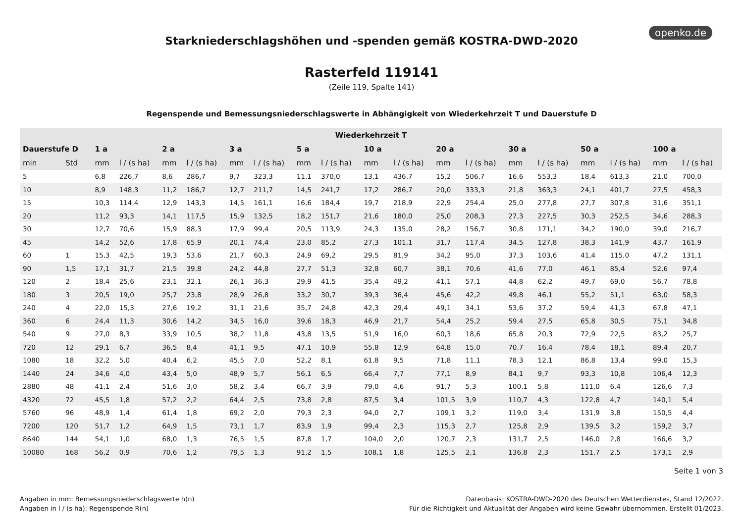openko.de
Starkniederschlagshöhen und -spenden gemäß KOSTRA-DWD-2020
Rasterfeld 119141
(Zeile 119, Spalte 141)
Regenspende und Bemessungsniederschlagswerte in Abhängigkeit von Wiederkehrzeit T und Dauerstufe D
| Wiederkehrzeit T | | | | | | | | | | | | | | | | | | | |
| --- | --- | --- | --- | --- | --- | --- | --- | --- | --- | --- | --- | --- | --- | --- | --- | --- | --- | --- | --- |
| Dauerstufe D | | 1 a | | 2 a | | 3 a | | 5 a | | 10 a | | 20 a | | 30 a | | 50 a | | 100 a | |
| min | Std | mm | l / (s ha) | mm | l / (s ha) | mm | l / (s ha) | mm | l / (s ha) | mm | l / (s ha) | mm | l / (s ha) | mm | l / (s ha) | mm | l / (s ha) | mm | l / (s ha) |
| 5 | | 6,8 | 226,7 | 8,6 | 286,7 | 9,7 | 323,3 | 11,1 | 370,0 | 13,1 | 436,7 | 15,2 | 506,7 | 16,6 | 553,3 | 18,4 | 613,3 | 21,0 | 700,0 |
| 10 | | 8,9 | 148,3 | 11,2 | 186,7 | 12,7 | 211,7 | 14,5 | 241,7 | 17,2 | 286,7 | 20,0 | 333,3 | 21,8 | 363,3 | 24,1 | 401,7 | 27,5 | 458,3 |
| 15 | | 10,3 | 114,4 | 12,9 | 143,3 | 14,5 | 161,1 | 16,6 | 184,4 | 19,7 | 218,9 | 22,9 | 254,4 | 25,0 | 277,8 | 27,7 | 307,8 | 31,6 | 351,1 |
| 20 | | 11,2 | 93,3 | 14,1 | 117,5 | 15,9 | 132,5 | 18,2 | 151,7 | 21,6 | 180,0 | 25,0 | 208,3 | 27,3 | 227,5 | 30,3 | 252,5 | 34,6 | 288,3 |
| 30 | | 12,7 | 70,6 | 15,9 | 88,3 | 17,9 | 99,4 | 20,5 | 113,9 | 24,3 | 135,0 | 28,2 | 156,7 | 30,8 | 171,1 | 34,2 | 190,0 | 39,0 | 216,7 |
| 45 | | 14,2 | 52,6 | 17,8 | 65,9 | 20,1 | 74,4 | 23,0 | 85,2 | 27,3 | 101,1 | 31,7 | 117,4 | 34,5 | 127,8 | 38,3 | 141,9 | 43,7 | 161,9 |
| 60 | 1 | 15,3 | 42,5 | 19,3 | 53,6 | 21,7 | 60,3 | 24,9 | 69,2 | 29,5 | 81,9 | 34,2 | 95,0 | 37,3 | 103,6 | 41,4 | 115,0 | 47,2 | 131,1 |
| 90 | 1,5 | 17,1 | 31,7 | 21,5 | 39,8 | 24,2 | 44,8 | 27,7 | 51,3 | 32,8 | 60,7 | 38,1 | 70,6 | 41,6 | 77,0 | 46,1 | 85,4 | 52,6 | 97,4 |
| 120 | 2 | 18,4 | 25,6 | 23,1 | 32,1 | 26,1 | 36,3 | 29,9 | 41,5 | 35,4 | 49,2 | 41,1 | 57,1 | 44,8 | 62,2 | 49,7 | 69,0 | 56,7 | 78,8 |
| 180 | 3 | 20,5 | 19,0 | 25,7 | 23,8 | 28,9 | 26,8 | 33,2 | 30,7 | 39,3 | 36,4 | 45,6 | 42,2 | 49,8 | 46,1 | 55,2 | 51,1 | 63,0 | 58,3 |
| 240 | 4 | 22,0 | 15,3 | 27,6 | 19,2 | 31,1 | 21,6 | 35,7 | 24,8 | 42,3 | 29,4 | 49,1 | 34,1 | 53,6 | 37,2 | 59,4 | 41,3 | 67,8 | 47,1 |
| 360 | 6 | 24,4 | 11,3 | 30,6 | 14,2 | 34,5 | 16,0 | 39,6 | 18,3 | 46,9 | 21,7 | 54,4 | 25,2 | 59,4 | 27,5 | 65,8 | 30,5 | 75,1 | 34,8 |
| 540 | 9 | 27,0 | 8,3 | 33,9 | 10,5 | 38,2 | 11,8 | 43,8 | 13,5 | 51,9 | 16,0 | 60,3 | 18,6 | 65,8 | 20,3 | 72,9 | 22,5 | 83,2 | 25,7 |
| 720 | 12 | 29,1 | 6,7 | 36,5 | 8,4 | 41,1 | 9,5 | 47,1 | 10,9 | 55,8 | 12,9 | 64,8 | 15,0 | 70,7 | 16,4 | 78,4 | 18,1 | 89,4 | 20,7 |
| 1080 | 18 | 32,2 | 5,0 | 40,4 | 6,2 | 45,5 | 7,0 | 52,2 | 8,1 | 61,8 | 9,5 | 71,8 | 11,1 | 78,3 | 12,1 | 86,8 | 13,4 | 99,0 | 15,3 |
| 1440 | 24 | 34,6 | 4,0 | 43,4 | 5,0 | 48,9 | 5,7 | 56,1 | 6,5 | 66,4 | 7,7 | 77,1 | 8,9 | 84,1 | 9,7 | 93,3 | 10,8 | 106,4 | 12,3 |
| 2880 | 48 | 41,1 | 2,4 | 51,6 | 3,0 | 58,2 | 3,4 | 66,7 | 3,9 | 79,0 | 4,6 | 91,7 | 5,3 | 100,1 | 5,8 | 111,0 | 6,4 | 126,6 | 7,3 |
| 4320 | 72 | 45,5 | 1,8 | 57,2 | 2,2 | 64,4 | 2,5 | 73,8 | 2,8 | 87,5 | 3,4 | 101,5 | 3,9 | 110,7 | 4,3 | 122,8 | 4,7 | 140,1 | 5,4 |
| 5760 | 96 | 48,9 | 1,4 | 61,4 | 1,8 | 69,2 | 2,0 | 79,3 | 2,3 | 94,0 | 2,7 | 109,1 | 3,2 | 119,0 | 3,4 | 131,9 | 3,8 | 150,5 | 4,4 |
| 7200 | 120 | 51,7 | 1,2 | 64,9 | 1,5 | 73,1 | 1,7 | 83,9 | 1,9 | 99,4 | 2,3 | 115,3 | 2,7 | 125,8 | 2,9 | 139,5 | 3,2 | 159,2 | 3,7 |
| 8640 | 144 | 54,1 | 1,0 | 68,0 | 1,3 | 76,5 | 1,5 | 87,8 | 1,7 | 104,0 | 2,0 | 120,7 | 2,3 | 131,7 | 2,5 | 146,0 | 2,8 | 166,6 | 3,2 |
| 10080 | 168 | 56,2 | 0,9 | 70,6 | 1,2 | 79,5 | 1,3 | 91,2 | 1,5 | 108,1 | 1,8 | 125,5 | 2,1 | 136,8 | 2,3 | 151,7 | 2,5 | 173,1 | 2,9 |
Seite 1 von 3
Angaben in mm: Bemessungsniederschlagswerte h(n)
Angaben in l / (s ha): Regenspende R(n)
Datenbasis: KOSTRA-DWD-2020 des Deutschen Wetterdienstes, Stand 12/2022.
Für die Richtigkeit und Aktualität der Angaben wird keine Gewähr übernommen. Erstellt 01/2023.